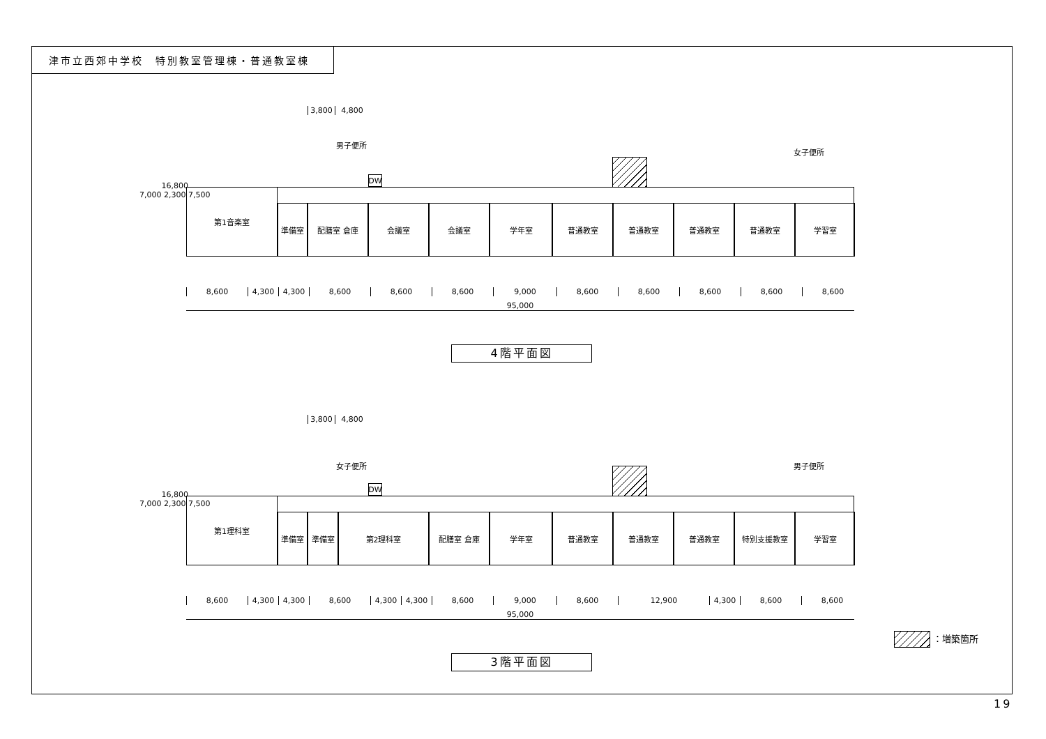津市立西郊中学校　特別教室管理棟・普通教室棟
3,800 4,800
男子便所
女子便所
DW
第1音楽室
準備室 配膳室 倉庫 会議室 会議室 学年室 普通教室 普通教室 普通教室 普通教室 学習室
8,600 4,300 4,300 8,600 8,600 8,600 9,000 8,600 8,600 8,600 8,600 8,600
95,000
16,800
7,000 2,300 7,500
4階平面図
3,800 4,800
女子便所 男子便所
DW
第1理科室
準備室 準備室 第2理科室 配膳室 倉庫 学年室 普通教室 普通教室 普通教室 特別支援教室 学習室
8,600 4,300 4,300 8,600 4,300 4,300 8,600 9,000 8,600 12,900 4,300 8,600 8,600
95,000
16,800
7,000 2,300 7,500
3階平面図
：増築箇所
19